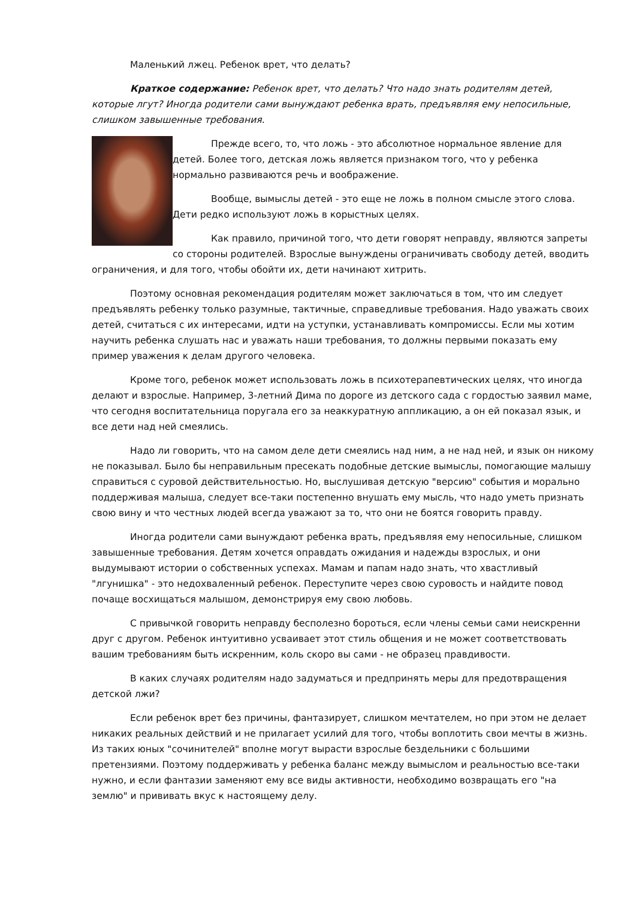Маленький лжец. Ребенок врет, что делать?
Краткое содержание: Ребенок врет, что делать? Что надо знать родителям детей, которые лгут? Иногда родители сами вынуждают ребенка врать, предъявляя ему непосильные, слишком завышенные требования.
Прежде всего, то, что ложь - это абсолютное нормальное явление для детей. Более того, детская ложь является признаком того, что у ребенка нормально развиваются речь и воображение.
Вообще, вымыслы детей - это еще не ложь в полном смысле этого слова. Дети редко используют ложь в корыстных целях.
Как правило, причиной того, что дети говорят неправду, являются запреты со стороны родителей. Взрослые вынуждены ограничивать свободу детей, вводить ограничения, и для того, чтобы обойти их, дети начинают хитрить.
Поэтому основная рекомендация родителям может заключаться в том, что им следует предъявлять ребенку только разумные, тактичные, справедливые требования. Надо уважать своих детей, считаться с их интересами, идти на уступки, устанавливать компромиссы. Если мы хотим научить ребенка слушать нас и уважать наши требования, то должны первыми показать ему пример уважения к делам другого человека.
Кроме того, ребенок может использовать ложь в психотерапевтических целях, что иногда делают и взрослые. Например, 3-летний Дима по дороге из детского сада с гордостью заявил маме, что сегодня воспитательница поругала его за неаккуратную аппликацию, а он ей показал язык, и все дети над ней смеялись.
Надо ли говорить, что на самом деле дети смеялись над ним, а не над ней, и язык он никому не показывал. Было бы неправильным пресекать подобные детские вымыслы, помогающие малышу справиться с суровой действительностью. Но, выслушивая детскую "версию" события и морально поддерживая малыша, следует все-таки постепенно внушать ему мысль, что надо уметь признать свою вину и что честных людей всегда уважают за то, что они не боятся говорить правду.
Иногда родители сами вынуждают ребенка врать, предъявляя ему непосильные, слишком завышенные требования. Детям хочется оправдать ожидания и надежды взрослых, и они выдумывают истории о собственных успехах. Мамам и папам надо знать, что хвастливый "лгунишка" - это недохваленный ребенок. Переступите через свою суровость и найдите повод почаще восхищаться малышом, демонстрируя ему свою любовь.
С привычкой говорить неправду бесполезно бороться, если члены семьи сами неискренни друг с другом. Ребенок интуитивно усваивает этот стиль общения и не может соответствовать вашим требованиям быть искренним, коль скоро вы сами - не образец правдивости.
В каких случаях родителям надо задуматься и предпринять меры для предотвращения детской лжи?
Если ребенок врет без причины, фантазирует, слишком мечтателем, но при этом не делает никаких реальных действий и не прилагает усилий для того, чтобы воплотить свои мечты в жизнь. Из таких юных "сочинителей" вполне могут вырасти взрослые бездельники с большими претензиями. Поэтому поддерживать у ребенка баланс между вымыслом и реальностью все-таки нужно, и если фантазии заменяют ему все виды активности, необходимо возвращать его "на землю" и прививать вкус к настоящему делу.